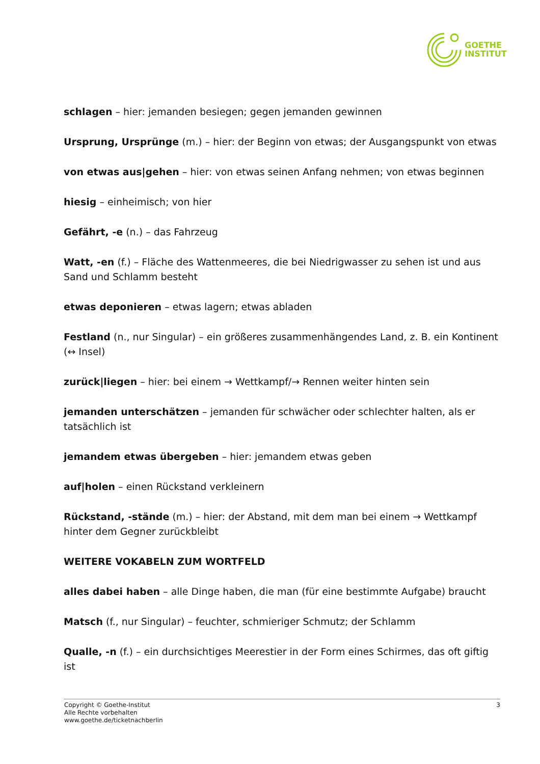GOETHE
INSTITUT
schlagen – hier: jemanden besiegen; gegen jemanden gewinnen
Ursprung, Ursprünge (m.) – hier: der Beginn von etwas; der Ausgangspunkt von etwas
von etwas aus|gehen – hier: von etwas seinen Anfang nehmen; von etwas beginnen
hiesig – einheimisch; von hier
Gefährt, -e (n.) – das Fahrzeug
Watt, -en (f.) – Fläche des Wattenmeeres, die bei Niedrigwasser zu sehen ist und aus Sand und Schlamm besteht
etwas deponieren – etwas lagern; etwas abladen
Festland (n., nur Singular) – ein größeres zusammenhängendes Land, z. B. ein Kontinent (↔ Insel)
zurück|liegen – hier: bei einem → Wettkampf/→ Rennen weiter hinten sein
jemanden unterschätzen – jemanden für schwächer oder schlechter halten, als er tatsächlich ist
jemandem etwas übergeben – hier: jemandem etwas geben
auf|holen – einen Rückstand verkleinern
Rückstand, -stände (m.) – hier: der Abstand, mit dem man bei einem → Wettkampf hinter dem Gegner zurückbleibt
WEITERE VOKABELN ZUM WORTFELD
alles dabei haben – alle Dinge haben, die man (für eine bestimmte Aufgabe) braucht
Matsch (f., nur Singular) – feuchter, schmieriger Schmutz; der Schlamm
Qualle, -n (f.) – ein durchsichtiges Meerestier in der Form eines Schirmes, das oft giftig ist
Copyright © Goethe-Institut
Alle Rechte vorbehalten
www.goethe.de/ticketnachberlin
3